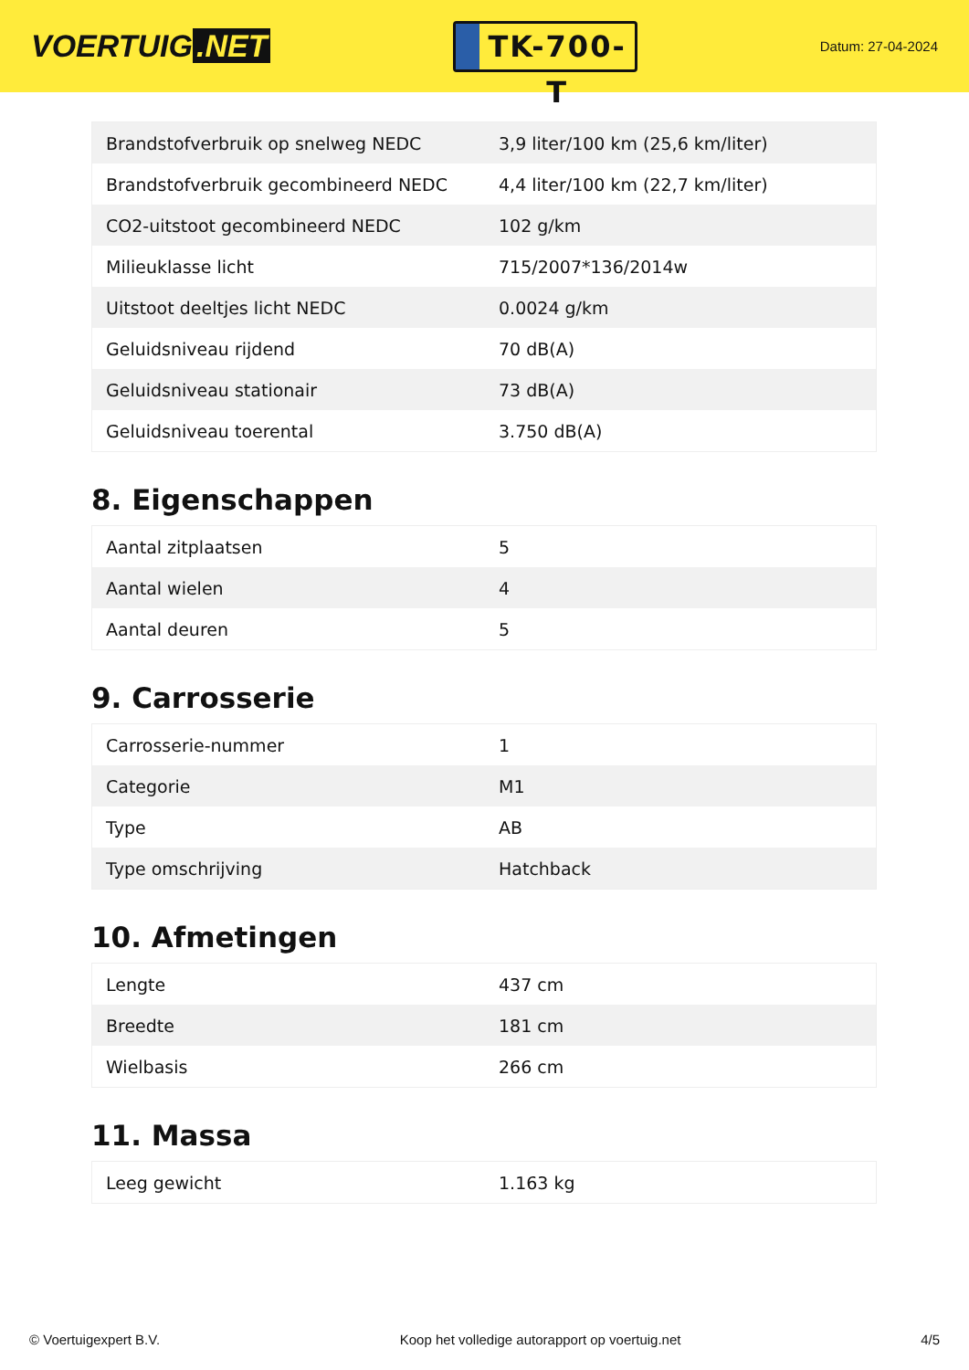VOERTUIG.NET
TK-700-T
Datum: 27-04-2024
| Brandstofverbruik op snelweg NEDC | 3,9 liter/100 km (25,6 km/liter) |
| Brandstofverbruik gecombineerd NEDC | 4,4 liter/100 km (22,7 km/liter) |
| CO2-uitstoot gecombineerd NEDC | 102 g/km |
| Milieuklasse licht | 715/2007*136/2014w |
| Uitstoot deeltjes licht NEDC | 0.0024 g/km |
| Geluidsniveau rijdend | 70 dB(A) |
| Geluidsniveau stationair | 73 dB(A) |
| Geluidsniveau toerental | 3.750 dB(A) |
8. Eigenschappen
| Aantal zitplaatsen | 5 |
| Aantal wielen | 4 |
| Aantal deuren | 5 |
9. Carrosserie
| Carrosserie-nummer | 1 |
| Categorie | M1 |
| Type | AB |
| Type omschrijving | Hatchback |
10. Afmetingen
| Lengte | 437 cm |
| Breedte | 181 cm |
| Wielbasis | 266 cm |
11. Massa
| Leeg gewicht | 1.163 kg |
© Voertuigexpert B.V. Koop het volledige autorapport op voertuig.net 4/5